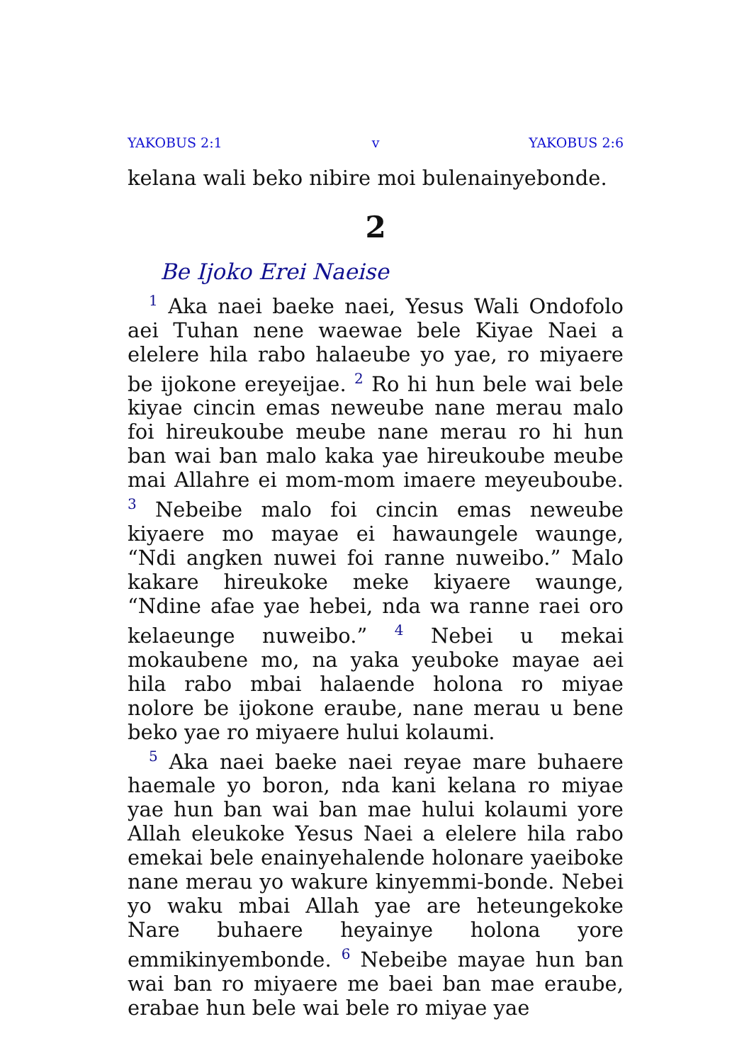YAKOBUS 2:1 v YAKOBUS 2:6
kelana wali beko nibire moi bulenainyebonde.
2
Be Ijoko Erei Naeise
<sup>1</sup> Aka naei baeke naei, Yesus Wali Ondofolo aei Tuhan nene waewae bele Kiyae Naei a elelere hila rabo halaeube yo yae, ro miyaere be ijokone ereyeijae. <sup>2</sup> Ro hi hun bele wai bele kiyae cincin emas neweube nane merau malo foi hireukoube meube nane merau ro hi hun ban wai ban malo kaka yae hireukoube meube mai Allahre ei mom-mom imaere meyeuboube. <sup>3</sup> Nebeibe malo foi cincin emas neweube kiyaere mo mayae ei hawaungele waunge, “Ndi angken nuwei foi ranne nuweibo.” Malo kakare hireukoke meke kiyaere waunge, “Ndine afae yae hebei, nda wa ranne raei oro kelaeunge nuweibo.” <sup>4</sup> Nebei u mekai mokaubene mo, na yaka yeuboke mayae aei hila rabo mbai halaende holona ro miyae nolore be ijokone eraube, nane merau u bene beko yae ro miyaere hului kolaumi.
<sup>5</sup> Aka naei baeke naei reyae mare buhaere haemale yo boron, nda kani kelana ro miyae yae hun ban wai ban mae hului kolaumi yore Allah eleukoke Yesus Naei a elelere hila rabo emekai bele enainyehalende holonare yaeiboke nane merau yo wakure kinyemmi-bonde. Nebei yo waku mbai Allah yae are heteungekoke Nare buhaere heyainye holona yore emmikinyembonde. <sup>6</sup> Nebeibe mayae hun ban wai ban ro miyaere me baei ban mae eraube, erabae hun bele wai bele ro miyae yae